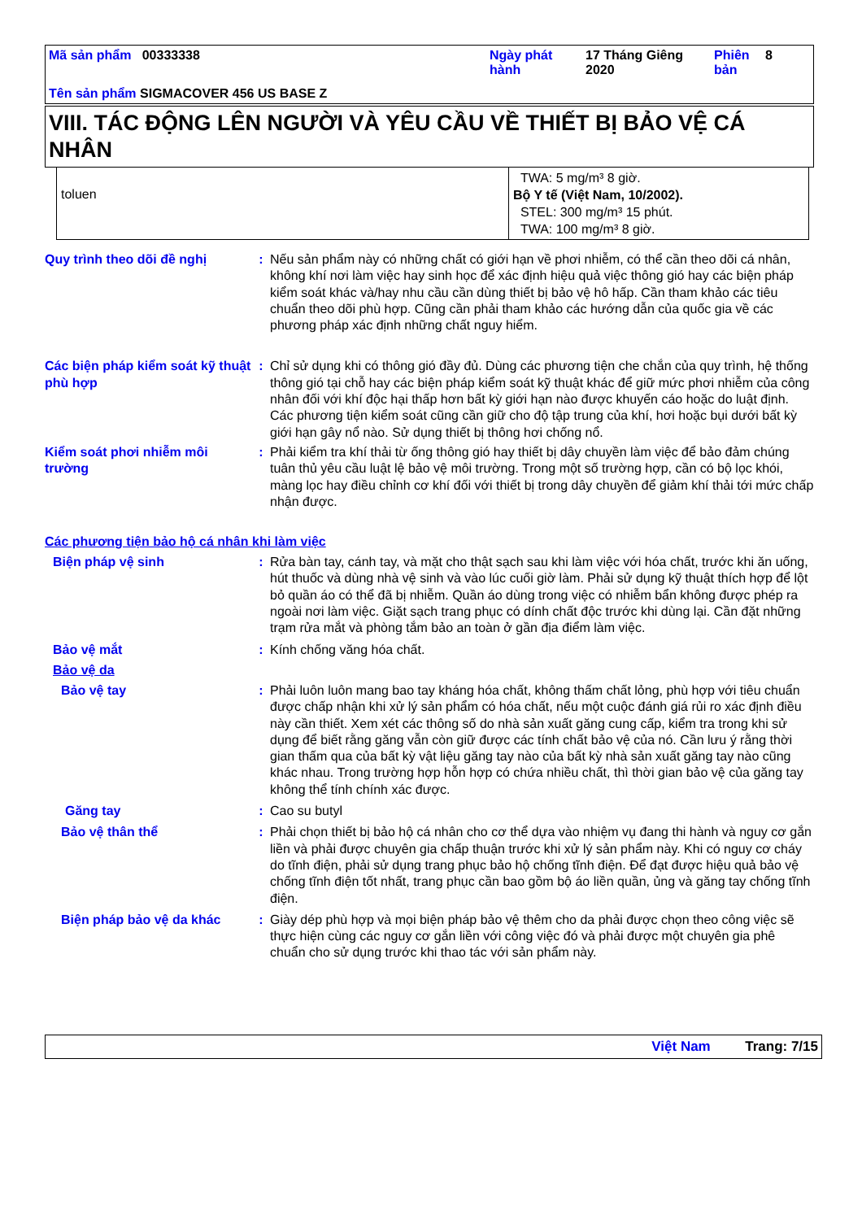| Mã sản phẩm 00333338 | Ngày phát hành | 17 Tháng Giêng 2020 | Phiên bản | 8 |
| Tên sản phẩm SIGMACOVER 456 US BASE Z | | | | |
VIII. TÁC ĐỘNG LÊN NGƯỜI VÀ YÊU CẦU VỀ THIẾT BỊ BẢO VỆ CÁ NHÂN
| toluen | TWA: 5 mg/m³ 8 giờ. Bộ Y tế (Việt Nam, 10/2002). STEL: 300 mg/m³ 15 phút. TWA: 100 mg/m³ 8 giờ. |
Quy trình theo dõi đề nghị : Nếu sản phẩm này có những chất có giới hạn về phơi nhiễm, có thể cần theo dõi cá nhân, không khí nơi làm việc hay sinh học để xác định hiệu quả việc thông gió hay các biện pháp kiểm soát khác và/hay nhu cầu cần dùng thiết bị bảo vệ hô hấp. Cần tham khảo các tiêu chuẩn theo dõi phù hợp. Cũng cần phải tham khảo các hướng dẫn của quốc gia về các phương pháp xác định những chất nguy hiểm.
Các biện pháp kiểm soát kỹ thuật phù hợp
: Chỉ sử dụng khi có thông gió đầy đủ. Dùng các phương tiện che chắn của quy trình, hệ thống thông gió tại chỗ hay các biện pháp kiểm soát kỹ thuật khác để giữ mức phơi nhiễm của công nhân đối với khí độc hại thấp hơn bất kỳ giới hạn nào được khuyến cáo hoặc do luật định. Các phương tiện kiểm soát cũng cần giữ cho độ tập trung của khí, hơi hoặc bụi dưới bất kỳ giới hạn gây nổ nào. Sử dụng thiết bị thông hơi chống nổ.
Kiểm soát phơi nhiễm môi trường
: Phải kiểm tra khí thải từ ống thông gió hay thiết bị dây chuyền làm việc để bảo đảm chúng tuân thủ yêu cầu luật lệ bảo vệ môi trường. Trong một số trường hợp, cần có bộ lọc khói, màng lọc hay điều chỉnh cơ khí đối với thiết bị trong dây chuyền để giảm khí thải tới mức chấp nhận được.
Các phương tiện bảo hộ cá nhân khi làm việc
Biện pháp vệ sinh : Rửa bàn tay, cánh tay, và mặt cho thật sạch sau khi làm việc với hóa chất, trước khi ăn uống, hút thuốc và dùng nhà vệ sinh và vào lúc cuối giờ làm. Phải sử dụng kỹ thuật thích hợp để lột bỏ quần áo có thể đã bị nhiễm. Quần áo dùng trong việc có nhiễm bẩn không được phép ra ngoài nơi làm việc. Giặt sạch trang phục có dính chất độc trước khi dùng lại. Cần đặt những trạm rửa mắt và phòng tắm bảo an toàn ở gần địa điểm làm việc.
Bảo vệ mắt : Kính chống văng hóa chất.
Bảo vệ da
Bảo vệ tay : Phải luôn luôn mang bao tay kháng hóa chất, không thấm chất lỏng, phù hợp với tiêu chuẩn được chấp nhận khi xử lý sản phẩm có hóa chất, nếu một cuộc đánh giá rủi ro xác định điều này cần thiết. Xem xét các thông số do nhà sản xuất găng cung cấp, kiểm tra trong khi sử dụng để biết rằng găng vẫn còn giữ được các tính chất bảo vệ của nó. Cần lưu ý rằng thời gian thấm qua của bất kỳ vật liệu găng tay nào của bất kỳ nhà sản xuất găng tay nào cũng khác nhau. Trong trường hợp hỗn hợp có chứa nhiều chất, thì thời gian bảo vệ của găng tay không thể tính chính xác được.
Găng tay : Cao su butyl
Bảo vệ thân thể : Phải chọn thiết bị bảo hộ cá nhân cho cơ thể dựa vào nhiệm vụ đang thi hành và nguy cơ gắn liền và phải được chuyên gia chấp thuận trước khi xử lý sản phẩm này. Khi có nguy cơ cháy do tĩnh điện, phải sử dụng trang phục bảo hộ chống tĩnh điện. Để đạt được hiệu quả bảo vệ chống tĩnh điện tốt nhất, trang phục cần bao gồm bộ áo liền quần, ủng và găng tay chống tĩnh điện.
Biện pháp bảo vệ da khác : Giày dép phù hợp và mọi biện pháp bảo vệ thêm cho da phải được chọn theo công việc sẽ thực hiện cùng các nguy cơ gắn liền với công việc đó và phải được một chuyên gia phê chuẩn cho sử dụng trước khi thao tác với sản phẩm này.
Việt Nam Trang: 7/15